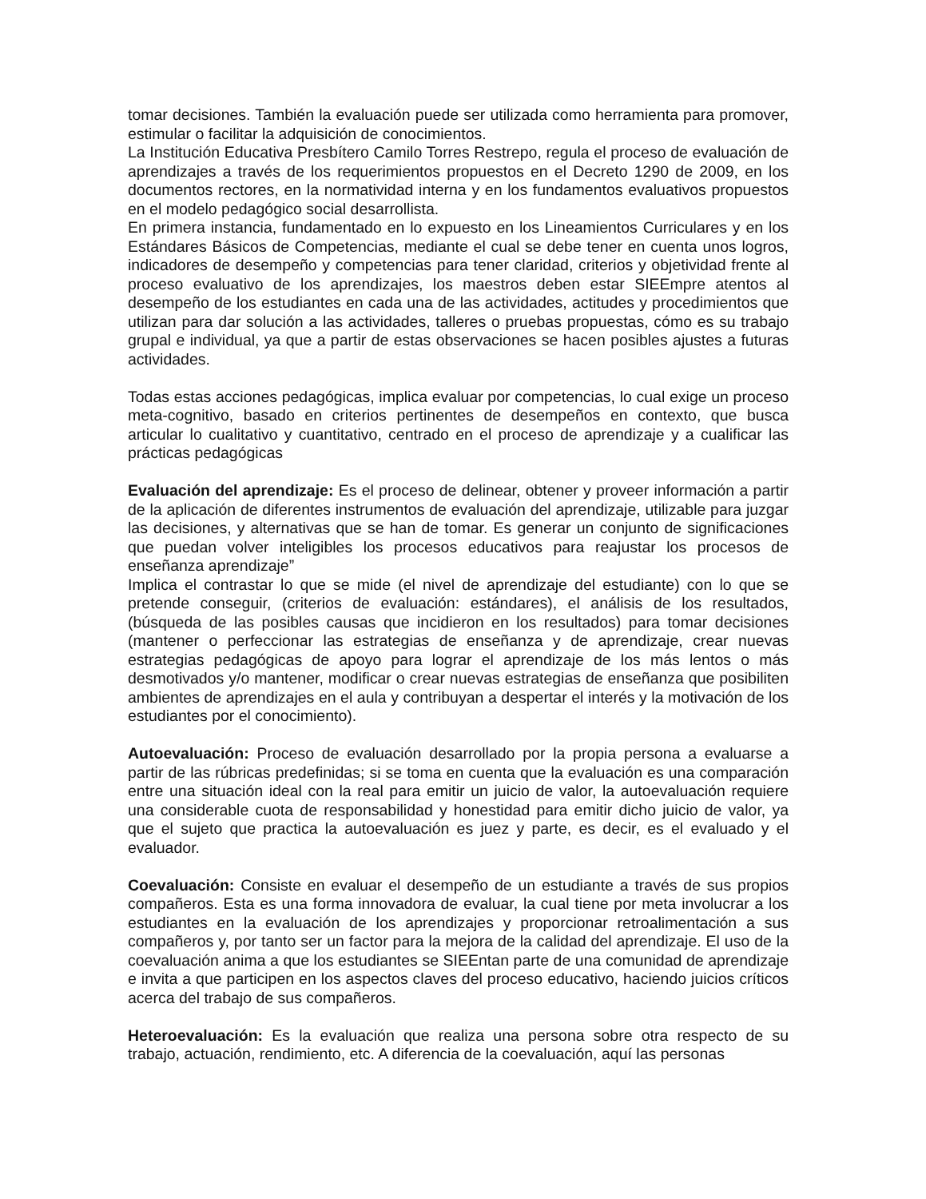tomar decisiones. También la evaluación puede ser utilizada como herramienta para promover, estimular o facilitar la adquisición de conocimientos.
La Institución Educativa Presbítero Camilo Torres Restrepo, regula el proceso de evaluación de aprendizajes a través de los requerimientos propuestos en el Decreto 1290 de 2009, en los documentos rectores, en la normatividad interna y en los fundamentos evaluativos propuestos en el modelo pedagógico social desarrollista.
En primera instancia, fundamentado en lo expuesto en los Lineamientos Curriculares y en los Estándares Básicos de Competencias, mediante el cual se debe tener en cuenta unos logros, indicadores de desempeño y competencias para tener claridad, criterios y objetividad frente al proceso evaluativo de los aprendizajes, los maestros deben estar SIEEmpre atentos al desempeño de los estudiantes en cada una de las actividades, actitudes y procedimientos que utilizan para dar solución a las actividades, talleres o pruebas propuestas, cómo es su trabajo grupal e individual, ya que a partir de estas observaciones se hacen posibles ajustes a futuras actividades.
Todas estas acciones pedagógicas, implica evaluar por competencias, lo cual exige un proceso meta-cognitivo, basado en criterios pertinentes de desempeños en contexto, que busca articular lo cualitativo y cuantitativo, centrado en el proceso de aprendizaje y a cualificar las prácticas pedagógicas
Evaluación del aprendizaje: Es el proceso de delinear, obtener y proveer información a partir de la aplicación de diferentes instrumentos de evaluación del aprendizaje, utilizable para juzgar las decisiones, y alternativas que se han de tomar. Es generar un conjunto de significaciones que puedan volver inteligibles los procesos educativos para reajustar los procesos de enseñanza aprendizaje”
Implica el contrastar lo que se mide (el nivel de aprendizaje del estudiante) con lo que se pretende conseguir, (criterios de evaluación: estándares), el análisis de los resultados, (búsqueda de las posibles causas que incidieron en los resultados) para tomar decisiones (mantener o perfeccionar las estrategias de enseñanza y de aprendizaje, crear nuevas estrategias pedagógicas de apoyo para lograr el aprendizaje de los más lentos o más desmotivados y/o mantener, modificar o crear nuevas estrategias de enseñanza que posibiliten ambientes de aprendizajes en el aula y contribuyan a despertar el interés y la motivación de los estudiantes por el conocimiento).
Autoevaluación: Proceso de evaluación desarrollado por la propia persona a evaluarse a partir de las rúbricas predefinidas; si se toma en cuenta que la evaluación es una comparación entre una situación ideal con la real para emitir un juicio de valor, la autoevaluación requiere una considerable cuota de responsabilidad y honestidad para emitir dicho juicio de valor, ya que el sujeto que practica la autoevaluación es juez y parte, es decir, es el evaluado y el evaluador.
Coevaluación: Consiste en evaluar el desempeño de un estudiante a través de sus propios compañeros. Esta es una forma innovadora de evaluar, la cual tiene por meta involucrar a los estudiantes en la evaluación de los aprendizajes y proporcionar retroalimentación a sus compañeros y, por tanto ser un factor para la mejora de la calidad del aprendizaje. El uso de la coevaluación anima a que los estudiantes se SIEEntan parte de una comunidad de aprendizaje e invita a que participen en los aspectos claves del proceso educativo, haciendo juicios críticos acerca del trabajo de sus compañeros.
Heteroevaluación: Es la evaluación que realiza una persona sobre otra respecto de su trabajo, actuación, rendimiento, etc. A diferencia de la coevaluación, aquí las personas